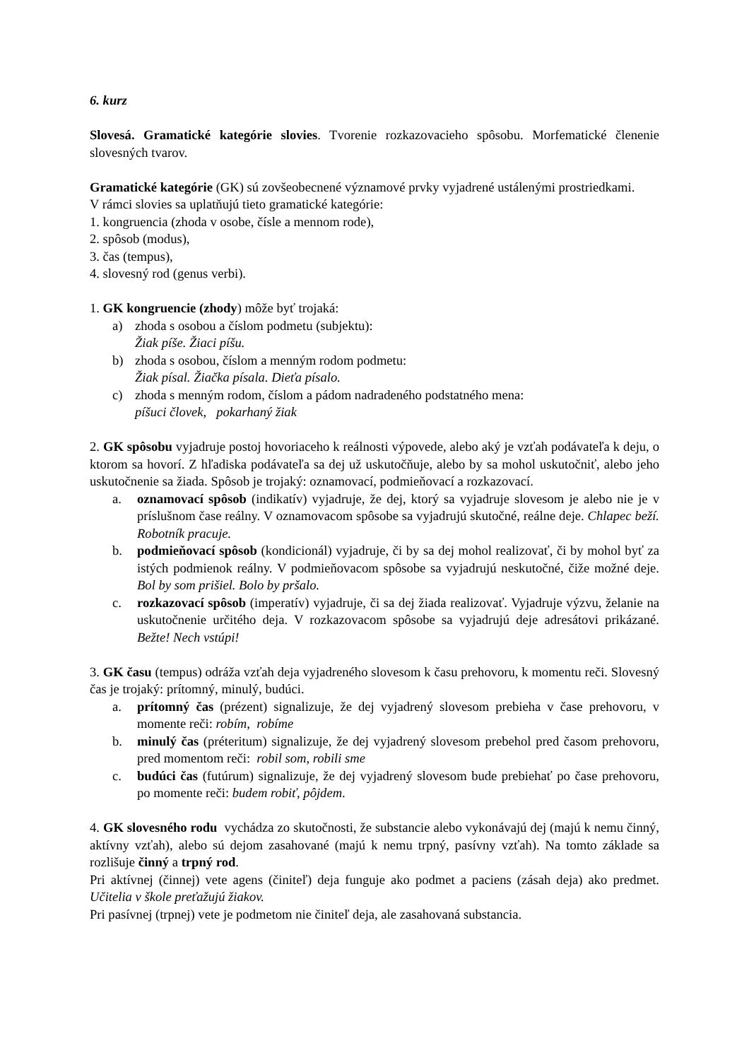6. kurz
Slovesá. Gramatické kategórie slovies. Tvorenie rozkazovacieho spôsobu. Morfematické členenie slovesných tvarov.
Gramatické kategórie (GK) sú zovšeobecnené významové prvky vyjadrené ustálenými prostriedkami.
V rámci slovies sa uplatňujú tieto gramatické kategórie:
1. kongruencia (zhoda v osobe, čísle a mennom rode),
2. spôsob (modus),
3. čas (tempus),
4. slovesný rod (genus verbi).
1. GK kongruencie (zhody) môže byť trojaká:
a) zhoda s osobou a číslom podmetu (subjektu):
Žiak píše. Žiaci píšu.
b) zhoda s osobou, číslom a menným rodom podmetu:
Žiak písal. Žiačka písala. Dieťa písalo.
c) zhoda s menným rodom, číslom a pádom nadradeného podstatného mena:
píšuci človek, pokarhaný žiak
2. GK spôsobu vyjadruje postoj hovoriaceho k reálnosti výpovede, alebo aký je vzťah podávateľa k deju, o ktorom sa hovorí. Z hľadiska podávateľa sa dej už uskutočňuje, alebo by sa mohol uskutočniť, alebo jeho uskutočnenie sa žiada. Spôsob je trojaký: oznamovací, podmieňovací a rozkazovací.
a. oznamovací spôsob (indikatív) vyjadruje, že dej, ktorý sa vyjadruje slovesom je alebo nie je v príslušnom čase reálny. V oznamovacom spôsobe sa vyjadrujú skutočné, reálne deje. Chlapec beží. Robotník pracuje.
b. podmieňovací spôsob (kondicionál) vyjadruje, či by sa dej mohol realizovať, či by mohol byť za istých podmienok reálny. V podmieňovacom spôsobe sa vyjadrujú neskutočné, čiže možné deje. Bol by som prišiel. Bolo by pršalo.
c. rozkazovací spôsob (imperatív) vyjadruje, či sa dej žiada realizovať. Vyjadruje výzvu, želanie na uskutočnenie určitého deja. V rozkazovacom spôsobe sa vyjadrujú deje adresátovi prikázané. Bežte! Nech vstúpi!
3. GK času (tempus) odráža vzťah deja vyjadreného slovesom k času prehovoru, k momentu reči. Slovesný čas je trojaký: prítomný, minulý, budúci.
a. prítomný čas (prézent) signalizuje, že dej vyjadrený slovesom prebieha v čase prehovoru, v momente reči: robím, robíme
b. minulý čas (préteritum) signalizuje, že dej vyjadrený slovesom prebehol pred časom prehovoru, pred momentom reči: robil som, robili sme
c. budúci čas (futúrum) signalizuje, že dej vyjadrený slovesom bude prebiehať po čase prehovoru, po momente reči: budem robiť, pôjdem.
4. GK slovesného rodu vychádza zo skutočnosti, že substancie alebo vykonávajú dej (majú k nemu činný, aktívny vzťah), alebo sú dejom zasahované (majú k nemu trpný, pasívny vzťah). Na tomto základe sa rozlišuje činný a trpný rod.
Pri aktívnej (činnej) vete agens (činiteľ) deja funguje ako podmet a paciens (zásah deja) ako predmet. Učitelia v škole preťažujú žiakov.
Pri pasívnej (trpnej) vete je podmetom nie činiteľ deja, ale zasahovaná substancia.